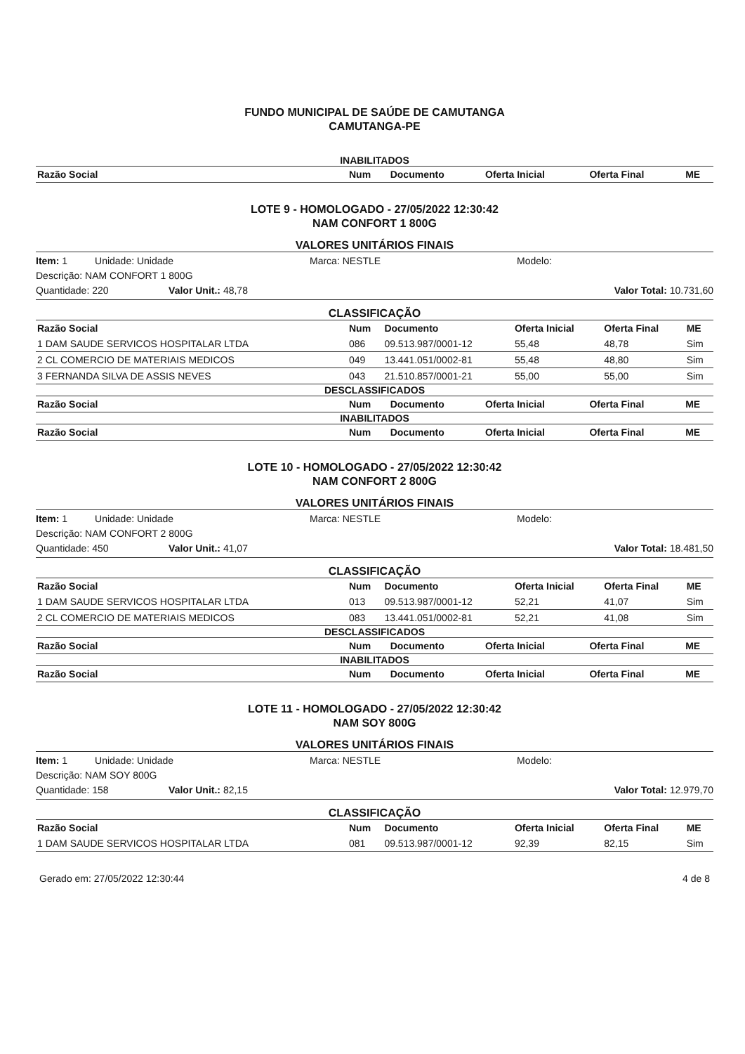FUNDO MUNICIPAL DE SAÚDE DE CAMUTANGA
CAMUTANGA-PE
INABILITADOS
| Razão Social | Num | Documento | Oferta Inicial | Oferta Final | ME |
| --- | --- | --- | --- | --- | --- |
LOTE 9 - HOMOLOGADO - 27/05/2022 12:30:42
NAM CONFORT 1 800G
VALORES UNITÁRIOS FINAIS
Item: 1 Unidade: Unidade Marca: NESTLE Modelo:
Descrição: NAM CONFORT 1 800G
Quantidade: 220 Valor Unit.: 48,78 Valor Total: 10.731,60
CLASSIFICAÇÃO
| Razão Social | Num | Documento | Oferta Inicial | Oferta Final | ME |
| --- | --- | --- | --- | --- | --- |
| 1 DAM SAUDE SERVICOS HOSPITALAR LTDA | 086 | 09.513.987/0001-12 | 55,48 | 48,78 | Sim |
| 2 CL COMERCIO DE MATERIAIS MEDICOS | 049 | 13.441.051/0002-81 | 55,48 | 48,80 | Sim |
| 3 FERNANDA SILVA DE ASSIS NEVES | 043 | 21.510.857/0001-21 | 55,00 | 55,00 | Sim |
DESCLASSIFICADOS
| Razão Social | Num | Documento | Oferta Inicial | Oferta Final | ME |
| --- | --- | --- | --- | --- | --- |
INABILITADOS
| Razão Social | Num | Documento | Oferta Inicial | Oferta Final | ME |
| --- | --- | --- | --- | --- | --- |
LOTE 10 - HOMOLOGADO - 27/05/2022 12:30:42
NAM CONFORT 2 800G
VALORES UNITÁRIOS FINAIS
Item: 1 Unidade: Unidade Marca: NESTLE Modelo:
Descrição: NAM CONFORT 2 800G
Quantidade: 450 Valor Unit.: 41,07 Valor Total: 18.481,50
CLASSIFICAÇÃO
| Razão Social | Num | Documento | Oferta Inicial | Oferta Final | ME |
| --- | --- | --- | --- | --- | --- |
| 1 DAM SAUDE SERVICOS HOSPITALAR LTDA | 013 | 09.513.987/0001-12 | 52,21 | 41,07 | Sim |
| 2 CL COMERCIO DE MATERIAIS MEDICOS | 083 | 13.441.051/0002-81 | 52,21 | 41,08 | Sim |
DESCLASSIFICADOS
| Razão Social | Num | Documento | Oferta Inicial | Oferta Final | ME |
| --- | --- | --- | --- | --- | --- |
INABILITADOS
| Razão Social | Num | Documento | Oferta Inicial | Oferta Final | ME |
| --- | --- | --- | --- | --- | --- |
LOTE 11 - HOMOLOGADO - 27/05/2022 12:30:42
NAM SOY 800G
VALORES UNITÁRIOS FINAIS
Item: 1 Unidade: Unidade Marca: NESTLE Modelo:
Descrição: NAM SOY 800G
Quantidade: 158 Valor Unit.: 82,15 Valor Total: 12.979,70
CLASSIFICAÇÃO
| Razão Social | Num | Documento | Oferta Inicial | Oferta Final | ME |
| --- | --- | --- | --- | --- | --- |
| 1 DAM SAUDE SERVICOS HOSPITALAR LTDA | 081 | 09.513.987/0001-12 | 92,39 | 82,15 | Sim |
Gerado em: 27/05/2022 12:30:44 4 de 8